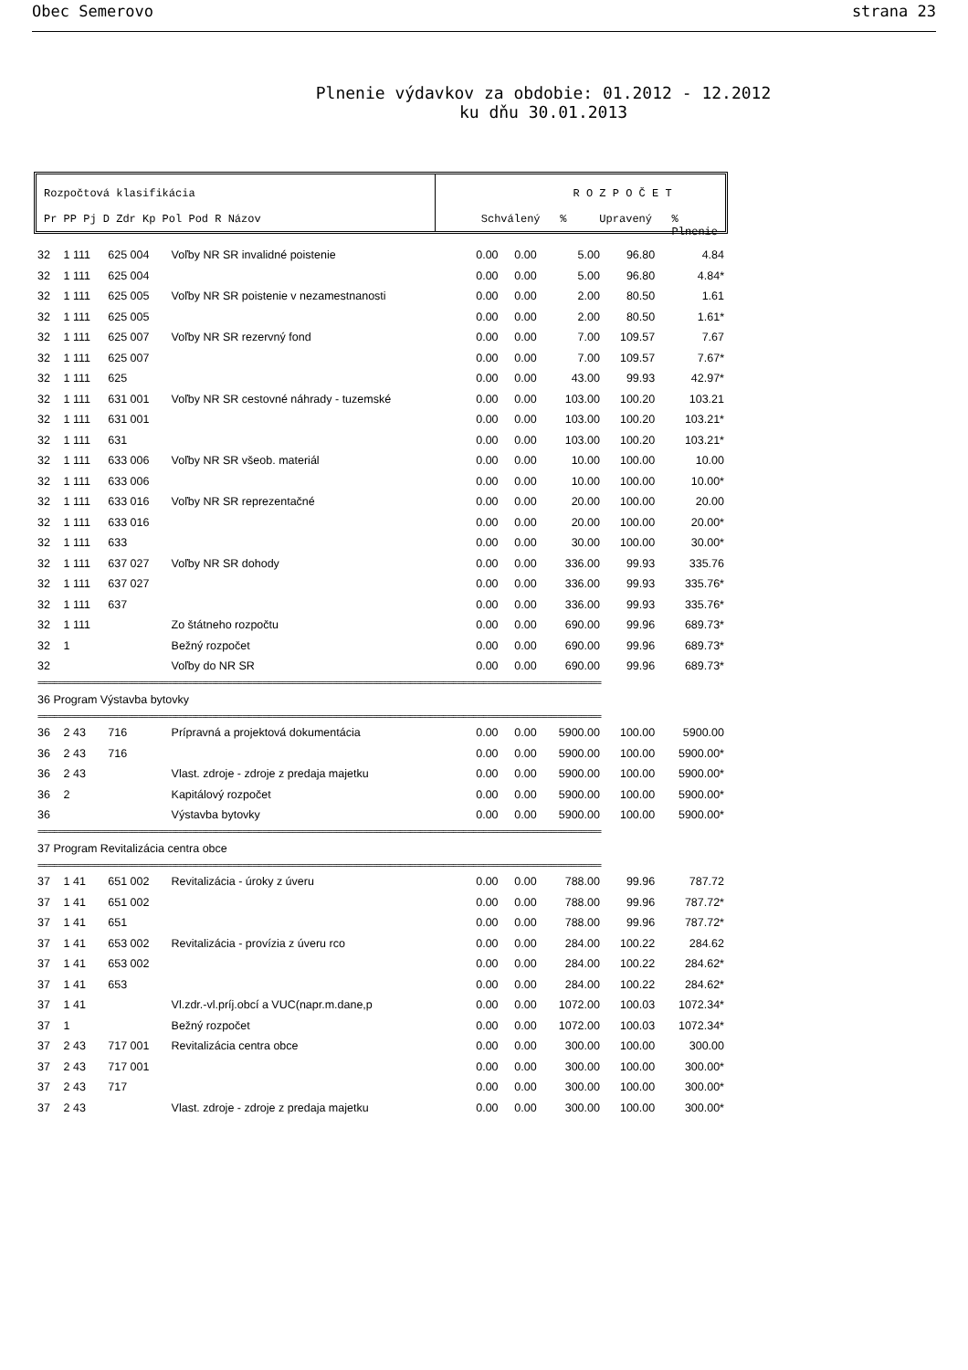Obec Semerovo strana 23
Plnenie výdavkov za obdobie: 01.2012 - 12.2012
ku dňu 30.01.2013
Rozpočtová klasifikácia
Pr PP Pj D Zdr Kp Pol Pod R Názov
R O Z P O Č E T
Schválený % Upravený % Plnenie
| 32 | 1 111 | 625 004 | Voľby NR SR invalidné poistenie | 0.00 | 0.00 | 5.00 | 96.80 | 4.84 |
| 32 | 1 111 | 625 004 | | 0.00 | 0.00 | 5.00 | 96.80 | 4.84* |
| 32 | 1 111 | 625 005 | Voľby NR SR poistenie v nezamestnanosti | 0.00 | 0.00 | 2.00 | 80.50 | 1.61 |
| 32 | 1 111 | 625 005 | | 0.00 | 0.00 | 2.00 | 80.50 | 1.61* |
| 32 | 1 111 | 625 007 | Voľby NR SR rezervný fond | 0.00 | 0.00 | 7.00 | 109.57 | 7.67 |
| 32 | 1 111 | 625 007 | | 0.00 | 0.00 | 7.00 | 109.57 | 7.67* |
| 32 | 1 111 | 625 | | 0.00 | 0.00 | 43.00 | 99.93 | 42.97* |
| 32 | 1 111 | 631 001 | Voľby NR SR cestovné náhrady - tuzemské | 0.00 | 0.00 | 103.00 | 100.20 | 103.21 |
| 32 | 1 111 | 631 001 | | 0.00 | 0.00 | 103.00 | 100.20 | 103.21* |
| 32 | 1 111 | 631 | | 0.00 | 0.00 | 103.00 | 100.20 | 103.21* |
| 32 | 1 111 | 633 006 | Voľby NR SR všeob. materiál | 0.00 | 0.00 | 10.00 | 100.00 | 10.00 |
| 32 | 1 111 | 633 006 | | 0.00 | 0.00 | 10.00 | 100.00 | 10.00* |
| 32 | 1 111 | 633 016 | Voľby NR SR reprezentačné | 0.00 | 0.00 | 20.00 | 100.00 | 20.00 |
| 32 | 1 111 | 633 016 | | 0.00 | 0.00 | 20.00 | 100.00 | 20.00* |
| 32 | 1 111 | 633 | | 0.00 | 0.00 | 30.00 | 100.00 | 30.00* |
| 32 | 1 111 | 637 027 | Voľby NR SR dohody | 0.00 | 0.00 | 336.00 | 99.93 | 335.76 |
| 32 | 1 111 | 637 027 | | 0.00 | 0.00 | 336.00 | 99.93 | 335.76* |
| 32 | 1 111 | 637 | | 0.00 | 0.00 | 336.00 | 99.93 | 335.76* |
| 32 | 1 111 | | Zo štátneho rozpočtu | 0.00 | 0.00 | 690.00 | 99.96 | 689.73* |
| 32 | 1 | | Bežný rozpočet | 0.00 | 0.00 | 690.00 | 99.96 | 689.73* |
| 32 | | | Voľby do NR SR | 0.00 | 0.00 | 690.00 | 99.96 | 689.73* |
| ======================================================================================================================================================================== | | | | | | | | |
| 36 Program Výstavba bytovky | | | | | | | | |
| ======================================================================================================================================================================== | | | | | | | | |
| 36 | 2 43 | 716 | Prípravná a projektová dokumentácia | 0.00 | 0.00 | 5900.00 | 100.00 | 5900.00 |
| 36 | 2 43 | 716 | | 0.00 | 0.00 | 5900.00 | 100.00 | 5900.00* |
| 36 | 2 43 | | Vlast. zdroje - zdroje z predaja majetku | 0.00 | 0.00 | 5900.00 | 100.00 | 5900.00* |
| 36 | 2 | | Kapitálový rozpočet | 0.00 | 0.00 | 5900.00 | 100.00 | 5900.00* |
| 36 | | | Výstavba bytovky | 0.00 | 0.00 | 5900.00 | 100.00 | 5900.00* |
| ======================================================================================================================================================================== | | | | | | | | |
| 37 Program Revitalizácia centra obce | | | | | | | | |
| ======================================================================================================================================================================== | | | | | | | | |
| 37 | 1 41 | 651 002 | Revitalizácia - úroky z úveru | 0.00 | 0.00 | 788.00 | 99.96 | 787.72 |
| 37 | 1 41 | 651 002 | | 0.00 | 0.00 | 788.00 | 99.96 | 787.72* |
| 37 | 1 41 | 651 | | 0.00 | 0.00 | 788.00 | 99.96 | 787.72* |
| 37 | 1 41 | 653 002 | Revitalizácia - provízia z úveru rco | 0.00 | 0.00 | 284.00 | 100.22 | 284.62 |
| 37 | 1 41 | 653 002 | | 0.00 | 0.00 | 284.00 | 100.22 | 284.62* |
| 37 | 1 41 | 653 | | 0.00 | 0.00 | 284.00 | 100.22 | 284.62* |
| 37 | 1 41 | | Vl.zdr.-vl.príj.obcí a VUC(napr.m.dane,p | 0.00 | 0.00 | 1072.00 | 100.03 | 1072.34* |
| 37 | 1 | | Bežný rozpočet | 0.00 | 0.00 | 1072.00 | 100.03 | 1072.34* |
| 37 | 2 43 | 717 001 | Revitalizácia centra obce | 0.00 | 0.00 | 300.00 | 100.00 | 300.00 |
| 37 | 2 43 | 717 001 | | 0.00 | 0.00 | 300.00 | 100.00 | 300.00* |
| 37 | 2 43 | 717 | | 0.00 | 0.00 | 300.00 | 100.00 | 300.00* |
| 37 | 2 43 | | Vlast. zdroje - zdroje z predaja majetku | 0.00 | 0.00 | 300.00 | 100.00 | 300.00* |